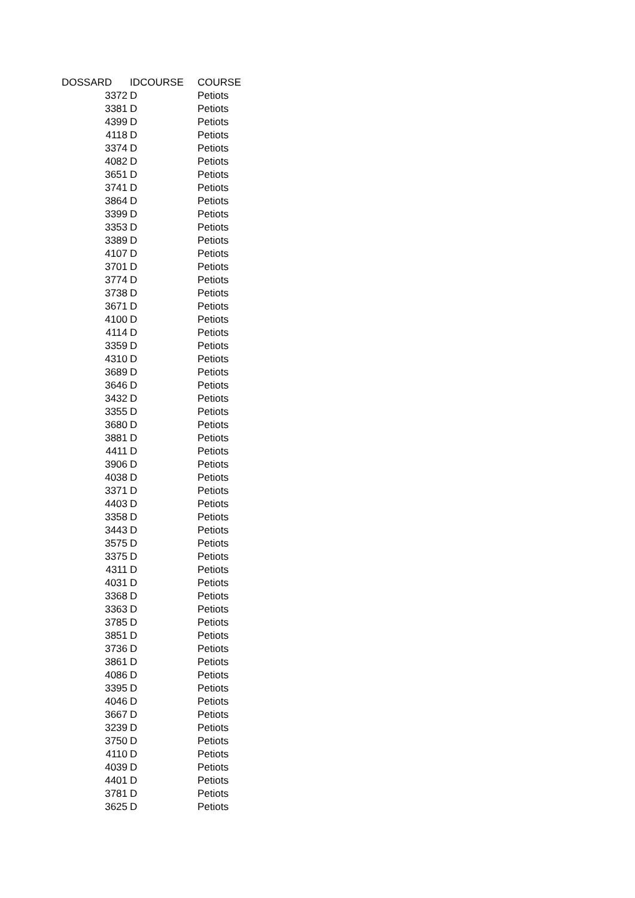| DOSSARD | IDCOURSE | COURSE |
| --- | --- | --- |
| 3372 | D | Petiots |
| 3381 | D | Petiots |
| 4399 | D | Petiots |
| 4118 | D | Petiots |
| 3374 | D | Petiots |
| 4082 | D | Petiots |
| 3651 | D | Petiots |
| 3741 | D | Petiots |
| 3864 | D | Petiots |
| 3399 | D | Petiots |
| 3353 | D | Petiots |
| 3389 | D | Petiots |
| 4107 | D | Petiots |
| 3701 | D | Petiots |
| 3774 | D | Petiots |
| 3738 | D | Petiots |
| 3671 | D | Petiots |
| 4100 | D | Petiots |
| 4114 | D | Petiots |
| 3359 | D | Petiots |
| 4310 | D | Petiots |
| 3689 | D | Petiots |
| 3646 | D | Petiots |
| 3432 | D | Petiots |
| 3355 | D | Petiots |
| 3680 | D | Petiots |
| 3881 | D | Petiots |
| 4411 | D | Petiots |
| 3906 | D | Petiots |
| 4038 | D | Petiots |
| 3371 | D | Petiots |
| 4403 | D | Petiots |
| 3358 | D | Petiots |
| 3443 | D | Petiots |
| 3575 | D | Petiots |
| 3375 | D | Petiots |
| 4311 | D | Petiots |
| 4031 | D | Petiots |
| 3368 | D | Petiots |
| 3363 | D | Petiots |
| 3785 | D | Petiots |
| 3851 | D | Petiots |
| 3736 | D | Petiots |
| 3861 | D | Petiots |
| 4086 | D | Petiots |
| 3395 | D | Petiots |
| 4046 | D | Petiots |
| 3667 | D | Petiots |
| 3239 | D | Petiots |
| 3750 | D | Petiots |
| 4110 | D | Petiots |
| 4039 | D | Petiots |
| 4401 | D | Petiots |
| 3781 | D | Petiots |
| 3625 | D | Petiots |